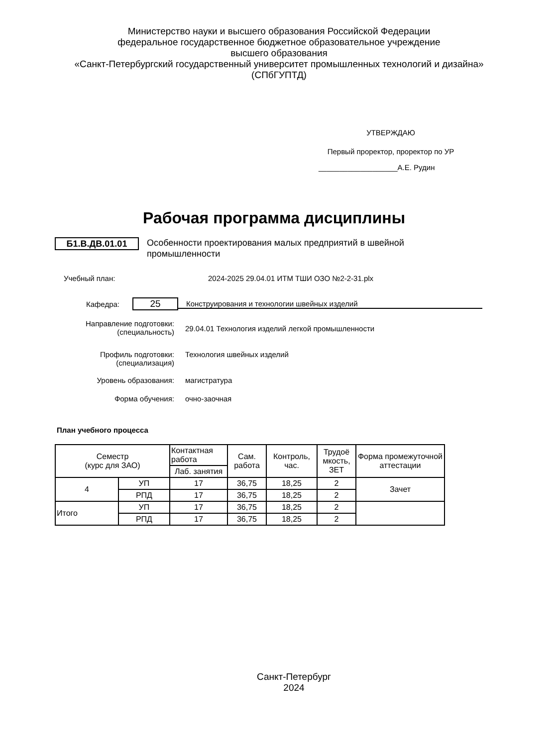Министерство науки и высшего образования Российской Федерации
федеральное государственное бюджетное образовательное учреждение
высшего образования
«Санкт-Петербургский государственный университет промышленных технологий и дизайна»
(СПбГУПТД)
УТВЕРЖДАЮ
Первый проректор, проректор по УР
___________________А.Е. Рудин
Рабочая программа дисциплины
Б1.В.ДВ.01.01
Особенности проектирования малых предприятий в швейной промышленности
Учебный план: 2024-2025 29.04.01 ИТМ ТШИ ОЗО №2-2-31.plx
Кафедра:
25
Конструирования и технологии швейных изделий
Направление подготовки:
(специальность)
29.04.01 Технология изделий легкой промышленности
Профиль подготовки:
(специализация)
Технология швейных изделий
Уровень образования: магистратура
Форма обучения: очно-заочная
План учебного процесса
| Семестр (курс для ЗАО) | | Контактная работа | Сам. работа | Контроль, час. | Трудоё мкость, ЗЕТ | Форма промежуточной аттестации |
| --- | --- | --- | --- | --- | --- | --- |
| | | Лаб. занятия | | | | |
| 4 | УП | 17 | 36,75 | 18,25 | 2 | Зачет |
| | РПД | 17 | 36,75 | 18,25 | 2 | |
| Итого | УП | 17 | 36,75 | 18,25 | 2 | |
| | РПД | 17 | 36,75 | 18,25 | 2 | |
Санкт-Петербург
2024